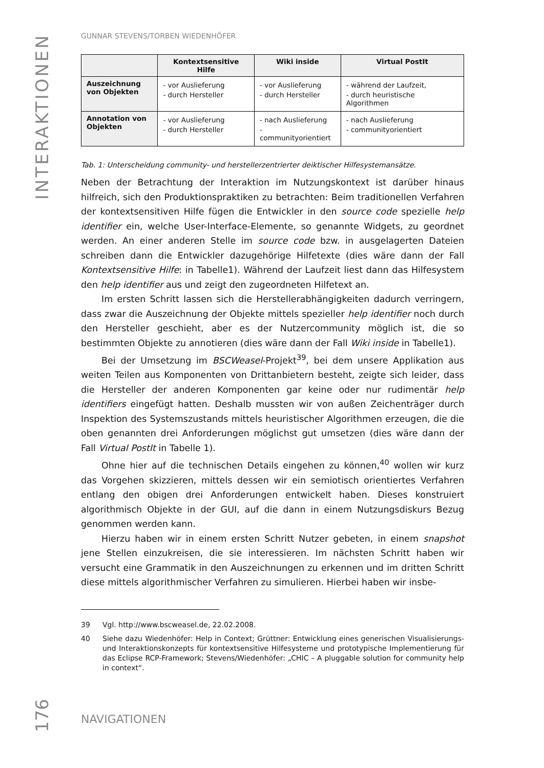INTERAKTIONEN
GUNNAR STEVENS/TORBEN WIEDENHÖFER
| | Kontextsensitive Hilfe | Wiki inside | Virtual PostIt |
| --- | --- | --- | --- |
| Auszeichnung von Objekten | - vor Auslieferung - durch Hersteller | - vor Auslieferung - durch Hersteller | - während der Laufzeit, - durch heuristische Algorithmen |
| Annotation von Objekten | - vor Auslieferung - durch Hersteller | - nach Auslieferung - communityorientiert | - nach Auslieferung - communityorientiert |
Tab. 1: Unterscheidung community- und herstellerzentrierter deiktischer Hilfesystemansätze.
Neben der Betrachtung der Interaktion im Nutzungskontext ist darüber hinaus hilfreich, sich den Produktionspraktiken zu betrachten: Beim traditionellen Verfahren der kontextsensitiven Hilfe fügen die Entwickler in den source code spezielle help identifier ein, welche User-Interface-Elemente, so genannte Widgets, zu geordnet werden. An einer anderen Stelle im source code bzw. in ausgelagerten Dateien schreiben dann die Entwickler dazugehörige Hilfetexte (dies wäre dann der Fall Kontextsensitive Hilfe: in Tabelle1). Während der Laufzeit liest dann das Hilfesystem den help identifier aus und zeigt den zugeordneten Hilfetext an.
Im ersten Schritt lassen sich die Herstellerabhängigkeiten dadurch verringern, dass zwar die Auszeichnung der Objekte mittels spezieller help identifier noch durch den Hersteller geschieht, aber es der Nutzercommunity möglich ist, die so bestimmten Objekte zu annotieren (dies wäre dann der Fall Wiki inside in Tabelle1).
Bei der Umsetzung im BSCWeasel-Projekt<sup>39</sup>, bei dem unsere Applikation aus weiten Teilen aus Komponenten von Drittanbietern besteht, zeigte sich leider, dass die Hersteller der anderen Komponenten gar keine oder nur rudimentär help identifiers eingefügt hatten. Deshalb mussten wir von außen Zeichenträger durch Inspektion des Systemszustands mittels heuristischer Algorithmen erzeugen, die die oben genannten drei Anforderungen möglichst gut umsetzen (dies wäre dann der Fall Virtual PostIt in Tabelle 1).
Ohne hier auf die technischen Details eingehen zu können,<sup>40</sup> wollen wir kurz das Vorgehen skizzieren, mittels dessen wir ein semiotisch orientiertes Verfahren entlang den obigen drei Anforderungen entwickelt haben. Dieses konstruiert algorithmisch Objekte in der GUI, auf die dann in einem Nutzungsdiskurs Bezug genommen werden kann.
Hierzu haben wir in einem ersten Schritt Nutzer gebeten, in einem snapshot jene Stellen einzukreisen, die sie interessieren. Im nächsten Schritt haben wir versucht eine Grammatik in den Auszeichnungen zu erkennen und im dritten Schritt diese mittels algorithmischer Verfahren zu simulieren. Hierbei haben wir insbe-
39 Vgl. http://www.bscweasel.de, 22.02.2008.
40 Siehe dazu Wiedenhöfer: Help in Context; Grüttner: Entwicklung eines generischen Visualisierungs- und Interaktionskonzepts für kontextsensitive Hilfesysteme und prototypische Implementierung für das Eclipse RCP-Framework; Stevens/Wiedenhöfer: „CHIC – A pluggable solution for community help in context“.
176
NAVIGATIONEN